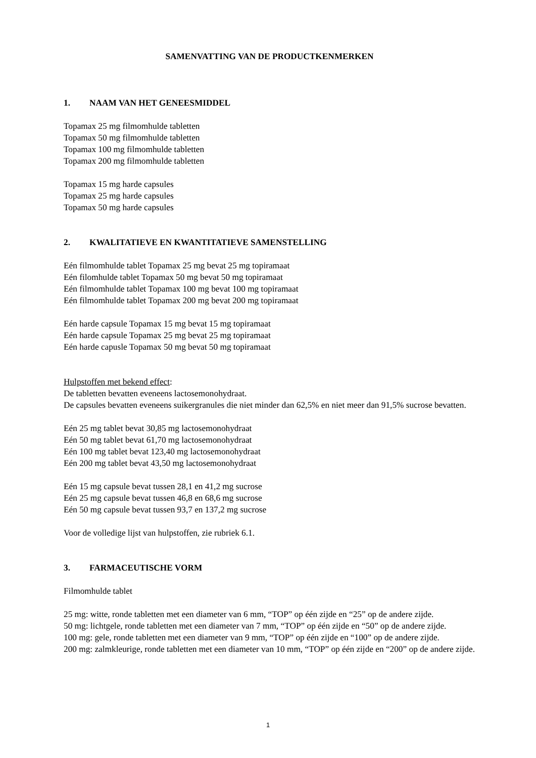SAMENVATTING VAN DE PRODUCTKENMERKEN
1. NAAM VAN HET GENEESMIDDEL
Topamax 25 mg filmomhulde tabletten
Topamax 50 mg filmomhulde tabletten
Topamax 100 mg filmomhulde tabletten
Topamax 200 mg filmomhulde tabletten
Topamax 15 mg harde capsules
Topamax 25 mg harde capsules
Topamax 50 mg harde capsules
2. KWALITATIEVE EN KWANTITATIEVE SAMENSTELLING
Eén filmomhulde tablet Topamax 25 mg bevat 25 mg topiramaat
Eén filomhulde tablet Topamax 50 mg bevat 50 mg topiramaat
Eén filmomhulde tablet Topamax 100 mg bevat 100 mg topiramaat
Eén filmomhulde tablet Topamax 200 mg bevat 200 mg topiramaat
Eén harde capsule Topamax 15 mg bevat 15 mg topiramaat
Eén harde capsule Topamax 25 mg bevat 25 mg topiramaat
Eén harde capusle Topamax 50 mg bevat 50 mg topiramaat
Hulpstoffen met bekend effect:
De tabletten bevatten eveneens lactosemonohydraat.
De capsules bevatten eveneens suikergranules die niet minder dan 62,5% en niet meer dan 91,5% sucrose bevatten.
Eén 25 mg tablet bevat 30,85 mg lactosemonohydraat
Eén 50 mg tablet bevat 61,70 mg lactosemonohydraat
Eén 100 mg tablet bevat 123,40 mg lactosemonohydraat
Eén 200 mg tablet bevat 43,50 mg lactosemonohydraat
Eén 15 mg capsule bevat tussen 28,1 en 41,2 mg sucrose
Eén 25 mg capsule bevat tussen 46,8 en 68,6 mg sucrose
Eén 50 mg capsule bevat tussen 93,7 en 137,2 mg sucrose
Voor de volledige lijst van hulpstoffen, zie rubriek 6.1.
3. FARMACEUTISCHE VORM
Filmomhulde tablet
25 mg: witte, ronde tabletten met een diameter van 6 mm, “TOP” op één zijde en “25” op de andere zijde.
50 mg: lichtgele, ronde tabletten met een diameter van 7 mm, “TOP” op één zijde en “50” op de andere zijde.
100 mg: gele, ronde tabletten met een diameter van 9 mm, “TOP” op één zijde en “100” op de andere zijde.
200 mg: zalmkleurige, ronde tabletten met een diameter van 10 mm, “TOP” op één zijde en “200” op de andere zijde.
1